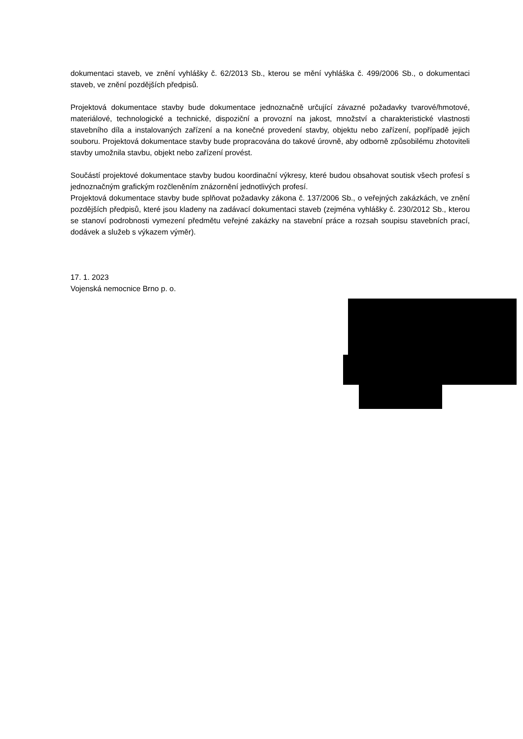dokumentaci staveb, ve znění vyhlášky č. 62/2013 Sb., kterou se mění vyhláška č. 499/2006 Sb., o dokumentaci staveb, ve znění pozdějších předpisů.
Projektová dokumentace stavby bude dokumentace jednoznačně určující závazné požadavky tvarové/hmotové, materiálové, technologické a technické, dispoziční a provozní na jakost, množství a charakteristické vlastnosti stavebního díla a instalovaných zařízení a na konečné provedení stavby, objektu nebo zařízení, popřípadě jejich souboru. Projektová dokumentace stavby bude propracována do takové úrovně, aby odborně způsobilému zhotoviteli stavby umožnila stavbu, objekt nebo zařízení provést.
Součástí projektové dokumentace stavby budou koordinační výkresy, které budou obsahovat soutisk všech profesí s jednoznačným grafickým rozčleněním znázornění jednotlivých profesí.
Projektová dokumentace stavby bude splňovat požadavky zákona č. 137/2006 Sb., o veřejných zakázkách, ve znění pozdějších předpisů, které jsou kladeny na zadávací dokumentaci staveb (zejména vyhlášky č. 230/2012 Sb., kterou se stanoví podrobnosti vymezení předmětu veřejné zakázky na stavební práce a rozsah soupisu stavebních prací, dodávek a služeb s výkazem výměr).
17. 1. 2023
Vojenská nemocnice Brno p. o.